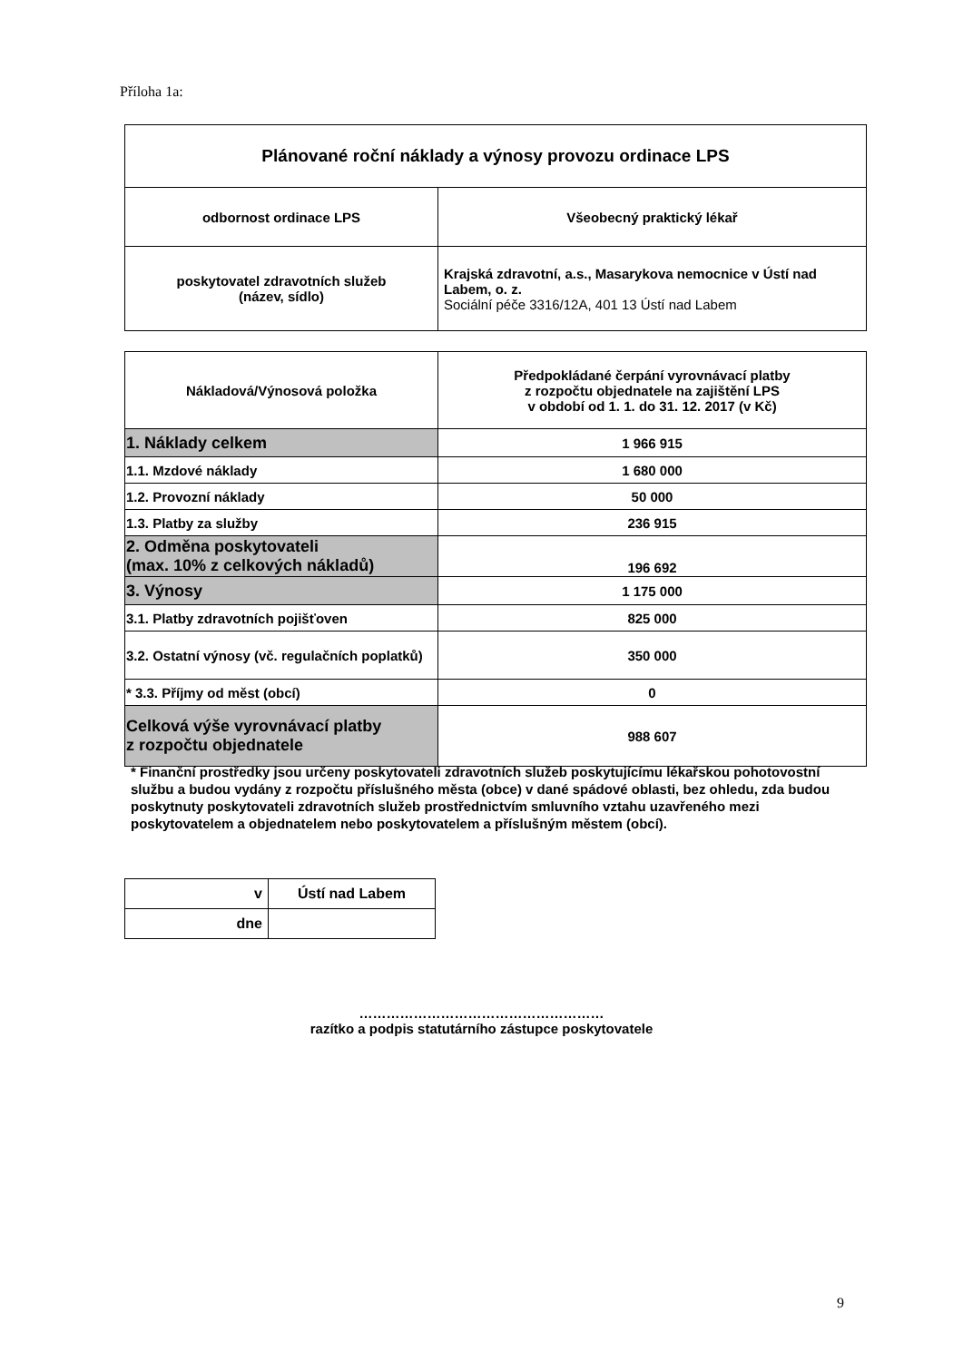Příloha 1a:
| Plánované roční náklady a výnosy provozu ordinace LPS | |
| odbornost ordinace LPS | Všeobecný praktický lékař |
| poskytovatel zdravotních služeb (název, sídlo) | Krajská zdravotní, a.s., Masarykova nemocnice v Ústí nad Labem, o. z. Sociální péče 3316/12A, 401 13 Ústí nad Labem |
| Nákladová/Výnosová položka | Předpokládané čerpání vyrovnávací platby z rozpočtu objednatele na zajištění LPS v období od 1. 1. do 31. 12. 2017 (v Kč) |
| 1. Náklady celkem | 1 966 915 |
| 1.1. Mzdové náklady | 1 680 000 |
| 1.2. Provozní náklady | 50 000 |
| 1.3. Platby za služby | 236 915 |
| 2. Odměna poskytovateli (max. 10% z celkových nákladů) | 196 692 |
| 3. Výnosy | 1 175 000 |
| 3.1. Platby zdravotních pojišťoven | 825 000 |
| 3.2. Ostatní výnosy (vč. regulačních poplatků) | 350 000 |
| * 3.3. Příjmy od měst (obcí) | 0 |
| Celková výše vyrovnávací platby z rozpočtu objednatele | 988 607 |
* Finanční prostředky jsou určeny poskytovateli zdravotních služeb poskytujícímu lékařskou pohotovostní službu a budou vydány z rozpočtu příslušného města (obce) v dané spádové oblasti, bez ohledu, zda budou poskytnuty poskytovateli zdravotních služeb prostřednictvím smluvního vztahu uzavřeného mezi poskytovatelem a objednatelem nebo poskytovatelem a příslušným městem (obcí).
| v | Ústí nad Labem |
| dne | |
………………………………………………
razítko a podpis statutárního zástupce poskytovatele
9